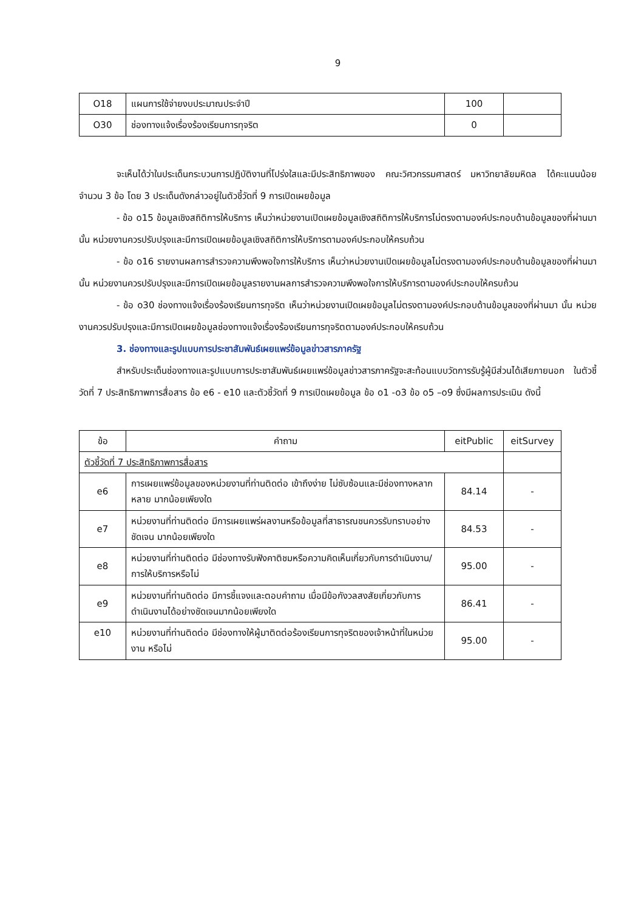9
| O18 | แผนการใช้จ่ายงบประมาณประจำปี | 100 | |
| O30 | ช่องทางแจ้งเรื่องร้องเรียนการทุจริต | 0 | |
จะเห็นได้ว่าในประเด็นกระบวนการปฏิบัติงานที่โปร่งใสและมีประสิทธิภาพของ คณะวิศวกรรมศาสตร์ มหาวิทยาลัยมหิดล ได้คะแนนน้อยจำนวน 3 ข้อ โดย 3 ประเด็นดังกล่าวอยู่ในตัวชี้วัดที่ 9 การเปิดเผยข้อมูล
- ข้อ o15 ข้อมูลเชิงสถิติการให้บริการ เห็นว่าหน่วยงานเปิดเผยข้อมูลเชิงสถิติการให้บริการไม่ตรงตามองค์ประกอบด้านข้อมูลของที่ผ่านมา นั้น หน่วยงานควรปรับปรุงและมีการเปิดเผยข้อมูลเชิงสถิติการให้บริการตามองค์ประกอบให้ครบถ้วน
- ข้อ o16 รายงานผลการสำรวจความพึงพอใจการให้บริการ เห็นว่าหน่วยงานเปิดเผยข้อมูลไม่ตรงตามองค์ประกอบด้านข้อมูลของที่ผ่านมา นั้น หน่วยงานควรปรับปรุงและมีการเปิดเผยข้อมูลรายงานผลการสำรวจความพึงพอใจการให้บริการตามองค์ประกอบให้ครบถ้วน
- ข้อ o30 ช่องทางแจ้งเรื่องร้องเรียนการทุจริต เห็นว่าหน่วยงานเปิดเผยข้อมูลไม่ตรงตามองค์ประกอบด้านข้อมูลของที่ผ่านมา นั้น หน่วยงานควรปรับปรุงและมีการเปิดเผยข้อมูลช่องทางแจ้งเรื่องร้องเรียนการทุจริตตามองค์ประกอบให้ครบถ้วน
3. ช่องทางและรูปแบบการประชาสัมพันธ์เผยแพร่ข้อมูลข่าวสารภาครัฐ
สำหรับประเด็นช่องทางและรูปแบบการประชาสัมพันธ์เผยแพร่ข้อมูลข่าวสารภาครัฐจะสะท้อนแบบวัดการรับรู้ผู้มีส่วนได้เสียภายนอก ในตัวชี้วัดที่ 7 ประสิทธิภาพการสื่อสาร ข้อ e6 - e10 และตัวชี้วัดที่ 9 การเปิดเผยข้อมูล ข้อ o1 -o3 ข้อ o5 –o9 ซึ่งมีผลการประเมิน ดังนี้
| ข้อ | คำถาม | eitPublic | eitSurvey |
| --- | --- | --- | --- |
| ตัวชี้วัดที่ 7 ประสิทธิภาพการสื่อสาร | | | |
| e6 | การเผยแพร่ข้อมูลของหน่วยงานที่ท่านติดต่อ เข้าถึงง่าย ไม่ซับซ้อนและมีช่องทางหลากหลาย มากน้อยเพียงใด | 84.14 | - |
| e7 | หน่วยงานที่ท่านติดต่อ มีการเผยแพร่ผลงานหรือข้อมูลที่สาธารณชนควรรับทราบอย่างชัดเจน มากน้อยเพียงใด | 84.53 | - |
| e8 | หน่วยงานที่ท่านติดต่อ มีช่องทางรับฟังคาติชมหรือความคิดเห็นเกี่ยวกับการดำเนินงาน/การให้บริการหรือไม่ | 95.00 | - |
| e9 | หน่วยงานที่ท่านติดต่อ มีการชี้แจงและตอบคำถาม เมื่อมีข้อกังวลสงสัยเกี่ยวกับการดำเนินงานได้อย่างชัดเจนมากน้อยเพียงใด | 86.41 | - |
| e10 | หน่วยงานที่ท่านติดต่อ มีช่องทางให้ผู้มาติดต่อร้องเรียนการทุจริตของเจ้าหน้าที่ในหน่วยงาน หรือไม่ | 95.00 | - |